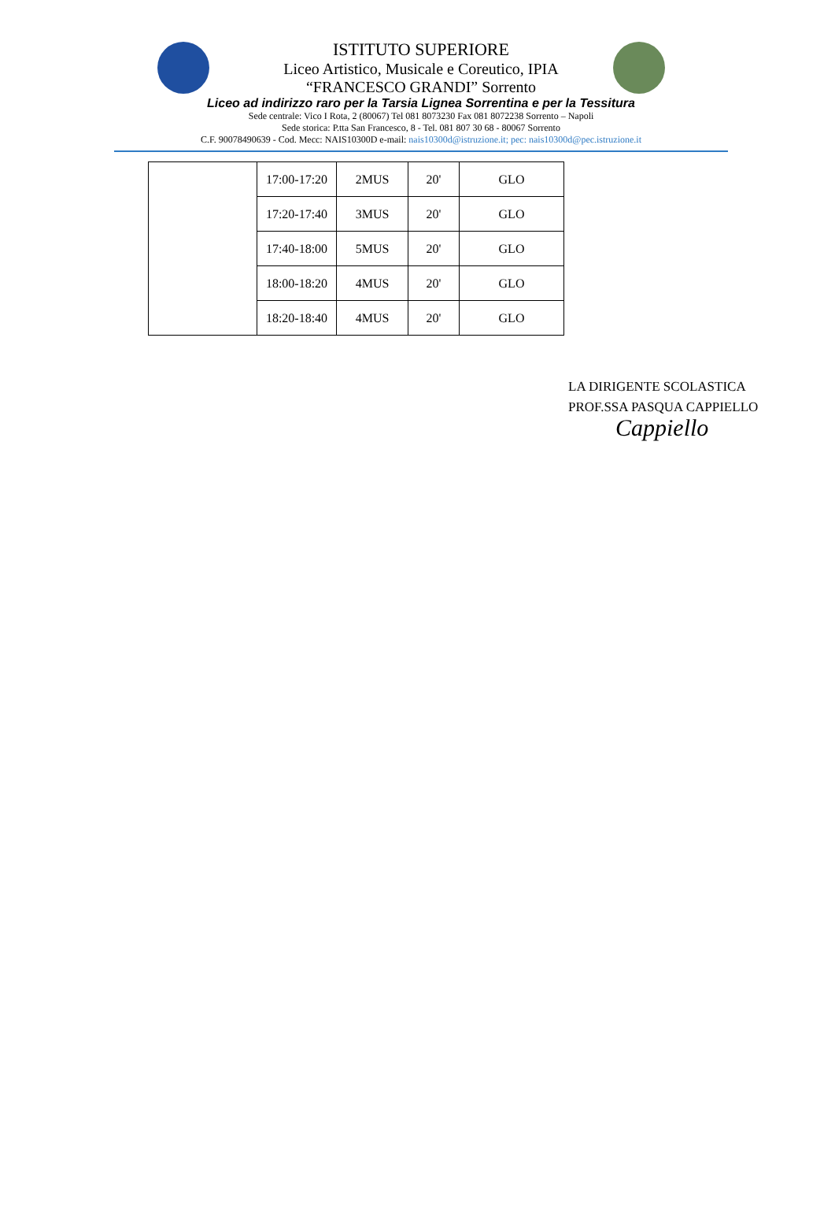ISTITUTO SUPERIORE
Liceo Artistico, Musicale e Coreutico, IPIA
“FRANCESCO GRANDI” Sorrento
Liceo ad indirizzo raro per la Tarsia Lignea Sorrentina e per la Tessitura
Sede centrale: Vico I Rota, 2 (80067) Tel 081 8073230 Fax 081 8072238 Sorrento – Napoli
Sede storica: P.tta San Francesco, 8 - Tel. 081 807 30 68 - 80067 Sorrento
C.F. 90078490639 - Cod. Mecc: NAIS10300D e-mail: nais10300d@istruzione.it; pec: nais10300d@pec.istruzione.it
| | 17:00-17:20 | 2MUS | 20' | GLO |
| | 17:20-17:40 | 3MUS | 20' | GLO |
| | 17:40-18:00 | 5MUS | 20' | GLO |
| | 18:00-18:20 | 4MUS | 20' | GLO |
| | 18:20-18:40 | 4MUS | 20' | GLO |
LA DIRIGENTE SCOLASTICA
PROF.SSA PASQUA CAPPIELLO
Cappiello